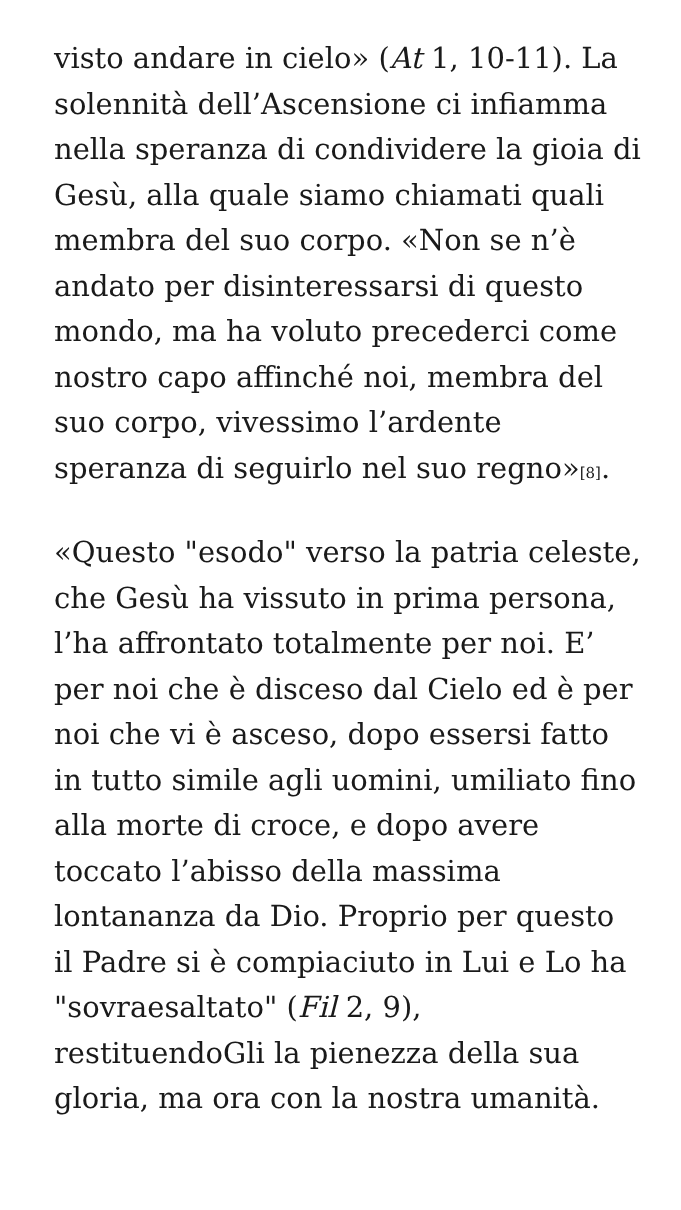visto andare in cielo» (At 1, 10-11). La solennità dell’Ascensione ci infiamma nella speranza di condividere la gioia di Gesù, alla quale siamo chiamati quali membra del suo corpo. «Non se n’è andato per disinteressarsi di questo mondo, ma ha voluto precederci come nostro capo affinché noi, membra del suo corpo, vivessimo l’ardente speranza di seguirlo nel suo regno»<sup>[8]</sup>.
«Questo "esodo" verso la patria celeste, che Gesù ha vissuto in prima persona, l’ha affrontato totalmente per noi. E’ per noi che è disceso dal Cielo ed è per noi che vi è asceso, dopo essersi fatto in tutto simile agli uomini, umiliato fino alla morte di croce, e dopo avere toccato l’abisso della massima lontananza da Dio. Proprio per questo il Padre si è compiaciuto in Lui e Lo ha "sovraesaltato" (Fil 2, 9), restituendoGli la pienezza della sua gloria, ma ora con la nostra umanità.